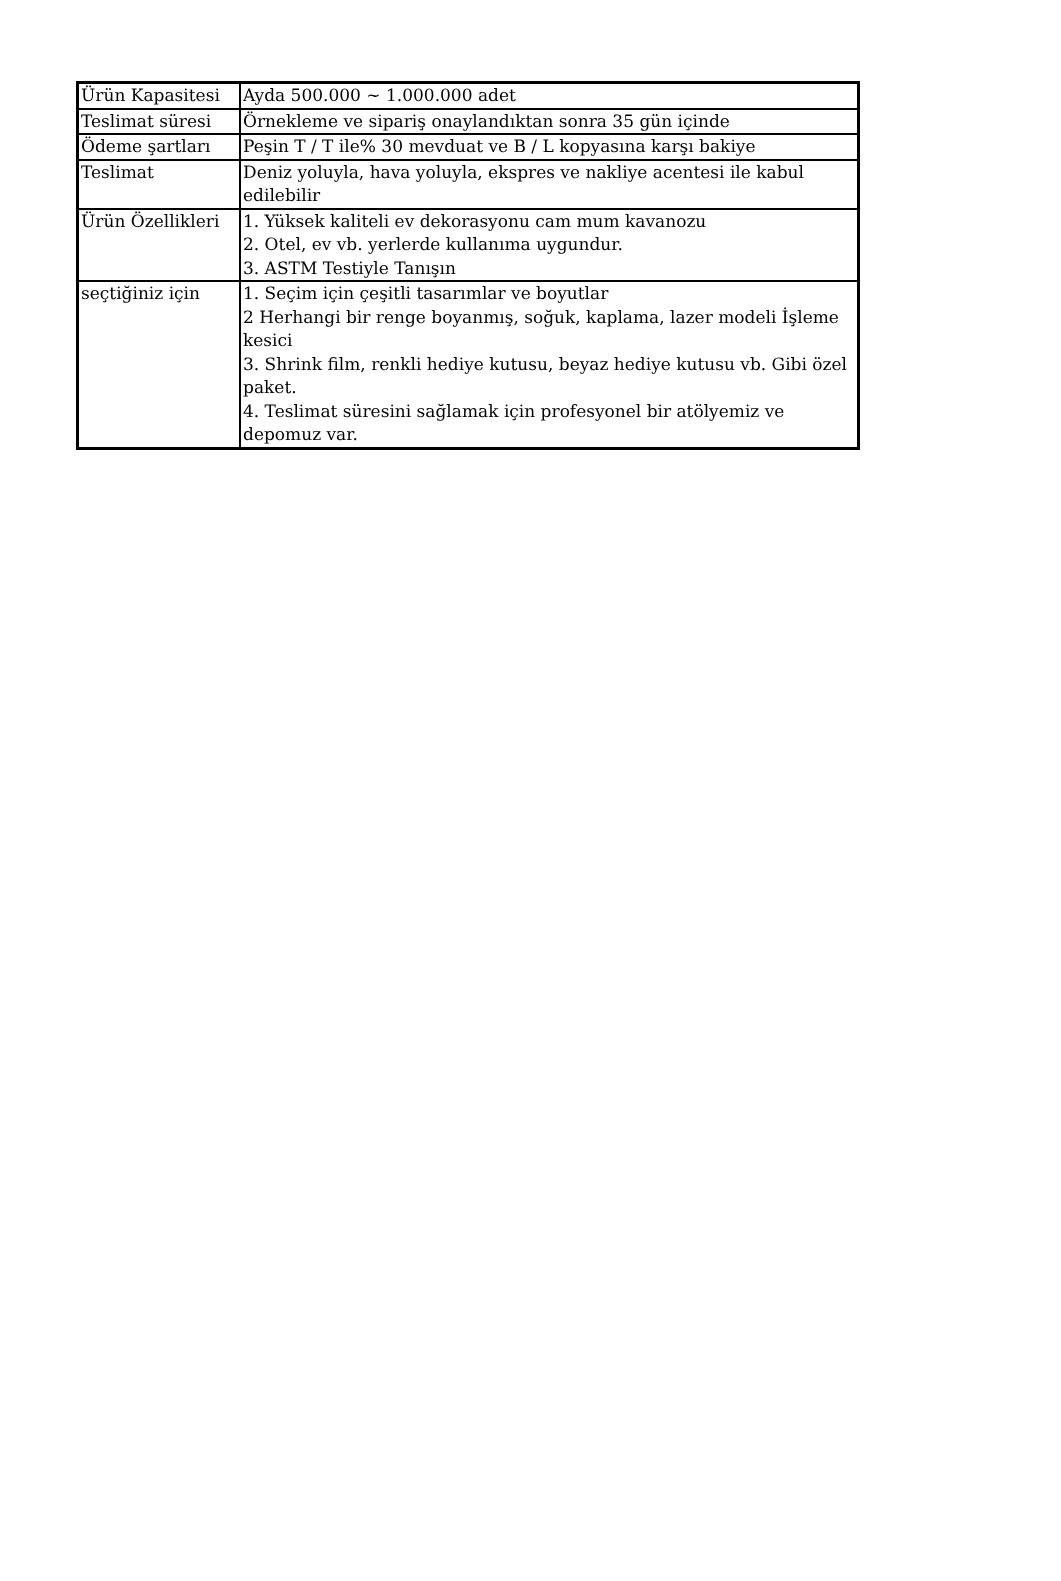| Ürün Kapasitesi | Ayda 500.000 ~ 1.000.000 adet |
| Teslimat süresi | Örnekleme ve sipariş onaylandıktan sonra 35 gün içinde |
| Ödeme şartları | Peşin T / T ile% 30 mevduat ve B / L kopyasına karşı bakiye |
| Teslimat | Deniz yoluyla, hava yoluyla, ekspres ve nakliye acentesi ile kabul edilebilir |
| Ürün Özellikleri | 1. Yüksek kaliteli ev dekorasyonu cam mum kavanozu 2. Otel, ev vb. yerlerde kullanıma uygundur. 3. ASTM Testiyle Tanışın |
| seçtiğiniz için | 1. Seçim için çeşitli tasarımlar ve boyutlar 2 Herhangi bir renge boyanmış, soğuk, kaplama, lazer modeli İşleme kesici 3. Shrink film, renkli hediye kutusu, beyaz hediye kutusu vb. Gibi özel paket. 4. Teslimat süresini sağlamak için profesyonel bir atölyemiz ve depomuz var. |